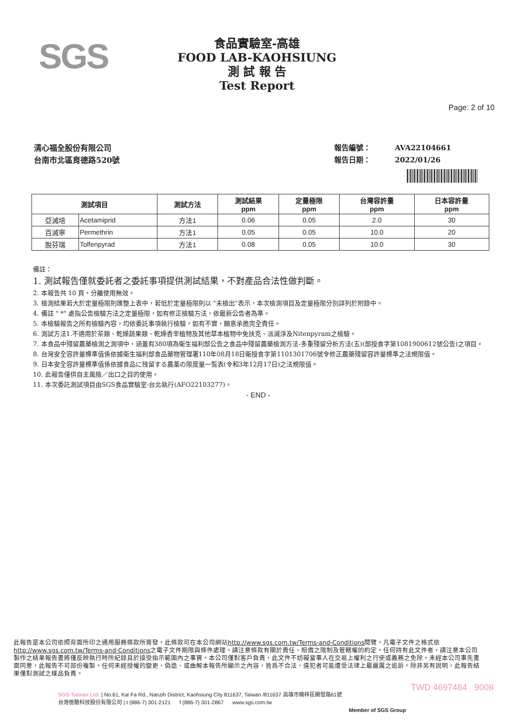SGS
食品實驗室-高雄
FOOD LAB-KAOHSIUNG
測 試 報 告
Test Report
Page: 2 of 10
清心福全股份有限公司
台南市北區育德路520號
報告編號： AVA22104661
報告日期： 2022/01/26
| 測試項目 | | 測試方法 | 測試結果 ppm | 定量極限 ppm | 台灣容許量 ppm | 日本容許量 ppm |
| --- | --- | --- | --- | --- | --- | --- |
| 亞滅培 | Acetamiprid | 方法1 | 0.06 | 0.05 | 2.0 | 30 |
| 百滅寧 | Permethrin | 方法1 | 0.05 | 0.05 | 10.0 | 20 |
| 脫芬瑞 | Tolfenpyrad | 方法1 | 0.08 | 0.05 | 10.0 | 30 |
備註：
1. 測試報告僅就委託者之委託事項提供測試結果，不對產品合法性做判斷。
2. 本報告共 10 頁，分離使用無效。
3. 檢測結果若大於定量極限則匯整上表中，若低於定量極限則以 "未檢出"表示，本次檢測項目及定量極限分別詳列於附錄中。
4. 備註 " *" 處指公告檢驗方法之定量極限，如有修正檢驗方法，依最新公告者為準。
5. 本檢驗報告之所有檢驗內容，均依委託事項執行檢驗，如有不實，願意承擔完全責任。
6. 測試方法1.不適用於茶類、乾燥蔬果類、乾燥香辛植物及其他草本植物中免扶克、派滅淨及Nitenpyram之檢驗。
7. 本食品中殘留農藥檢測之測項中，涵蓋有380項為衛生福利部公告之食品中殘留農藥檢測方法-多重殘留分析方法(五)(部授食字第1081900612號公告)之項目。
8. 台灣安全容許量標準值係依據衛生福利部食品藥物管理署110年08月18日衛授食字第1101301706號令修正農藥殘留容許量標準之法規限值。
9. 日本安全容許量標準值係依據食品に残留する農薬の限度量一覧表(令和3年12月17日)之法規限值。
10. 此報告僅供自主風險／出口之目的使用。
11. 本次委託測試項目由SGS食品實驗室-台北執行(AFO22103277)。
- END -
此報告是本公司依照背面所印之通用服務條款所簽發，此條款可在本公司網站http://www.sgs.com.tw/Terms-and-Conditions閱覽，凡電子文件之格式依http://www.sgs.com.tw/Terms-and-Conditions之電子文件期限與條件處理。請注意條款有關於責任、賠償之限制及管轄權的約定。任何持有此文件者，請注意本公司製作之結果報告書將僅反映執行時所紀錄且於接受指示範圍內之事實。本公司僅對客戶負責，此文件不妨礙當事人在交易上權利之行使或義務之免除。未經本公司事先書面同意，此報告不可部份複製。任何未經授權的變更、偽造、或曲解本報告所顯示之內容，皆爲不合法，違犯者可能遭受法律上最嚴厲之追訴。除非另有說明，此報告結果僅對測試之樣品負責。
TWD 4697484 9008
SGS Taiwan Ltd. | No.61, Kai Fa Rd., Nanzih District, Kaohsiung City 811637, Taiwan /811637 高雄市楠梓區開發路61號
台灣檢驗科技股份有限公司 | t (886-7) 301-2121 f (886-7) 301-2867 www.sgs.com.tw
Member of SGS Group